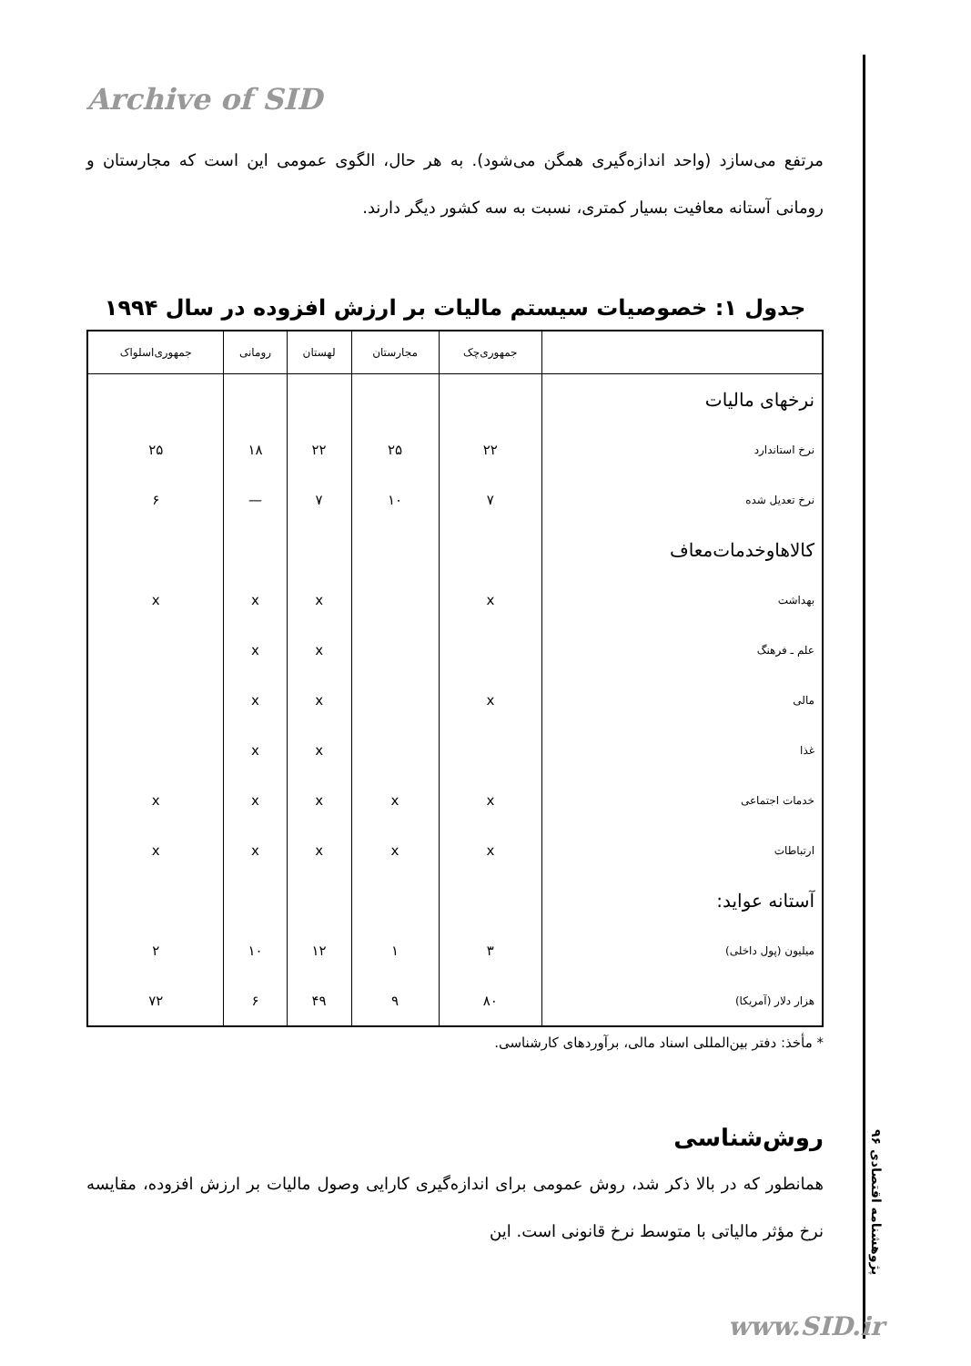Archive of SID
مرتفع می‌سازد (واحد اندازه‌گیری همگن می‌شود). به هر حال، الگوی عمومی این است که مجارستان و رومانی آستانه معافیت بسیار کمتری، نسبت به سه کشور دیگر دارند.
جدول ۱: خصوصیات سیستم مالیات بر ارزش افزوده در سال ۱۹۹۴
| | جمهوری‌چک | مجارستان | لهستان | رومانی | جمهوری‌اسلواک |
| --- | --- | --- | --- | --- | --- |
| نرخهای مالیات | | | | | |
| نرخ استاندارد | ۲۲ | ۲۵ | ۲۲ | ۱۸ | ۲۵ |
| نرخ تعدیل شده | ۷ | ۱۰ | ۷ | — | ۶ |
| کالاهاوخدمات‌معاف | | | | | |
| بهداشت | x | | x | x | x |
| علم ـ فرهنگ | | | x | x | |
| مالی | x | | x | x | |
| غذا | | | x | x | |
| خدمات اجتماعی | x | x | x | x | x |
| ارتباطات | x | x | x | x | x |
| آستانه عواید: | | | | | |
| میلیون (پول داخلی) | ۳ | ۱ | ۱۲ | ۱۰ | ۲ |
| هزار دلار (آمریکا) | ۸۰ | ۹ | ۴۹ | ۶ | ۷۲ |
* مأخذ: دفتر بین‌المللی اسناد مالی، برآوردهای کارشناسی.
روش‌شناسی
همانطور که در بالا ذکر شد، روش عمومی برای اندازه‌گیری کارایی وصول مالیات بر ارزش افزوده، مقایسه نرخ مؤثر مالیاتی با متوسط نرخ قانونی است. این
پژوهشنامه اقتصادی ۹۶
www.SID.ir